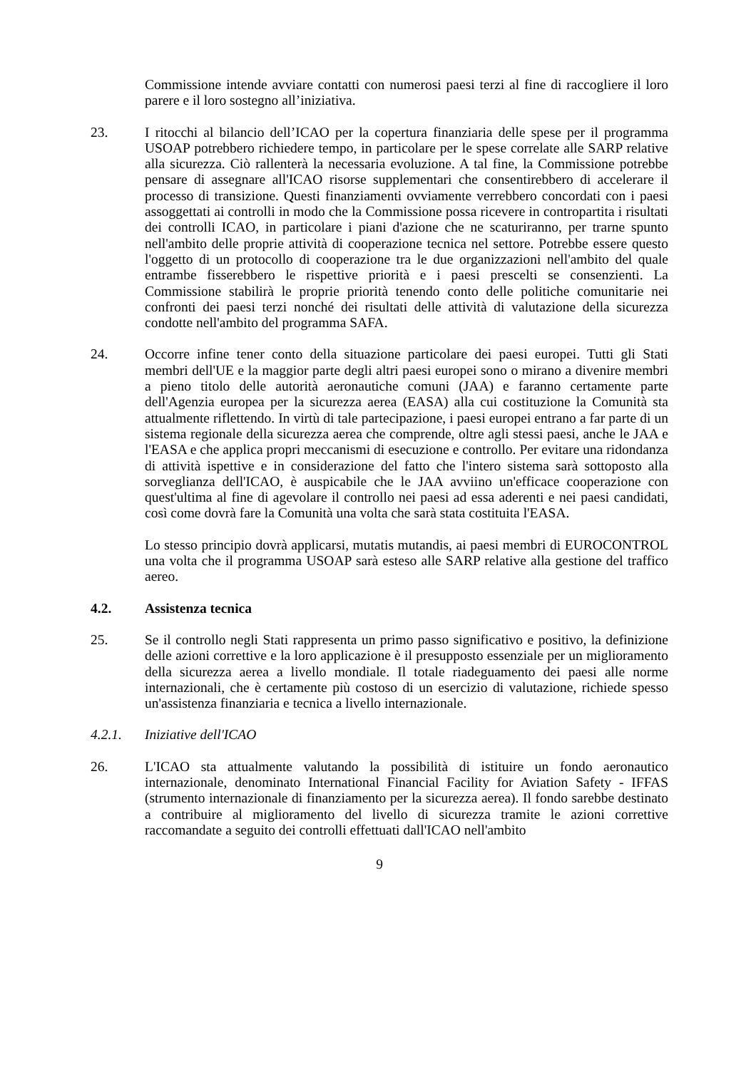Commissione intende avviare contatti con numerosi paesi terzi al fine di raccogliere il loro parere e il loro sostegno all’iniziativa.
23. I ritocchi al bilancio dell’ICAO per la copertura finanziaria delle spese per il programma USOAP potrebbero richiedere tempo, in particolare per le spese correlate alle SARP relative alla sicurezza. Ciò rallenterà la necessaria evoluzione. A tal fine, la Commissione potrebbe pensare di assegnare all'ICAO risorse supplementari che consentirebbero di accelerare il processo di transizione. Questi finanziamenti ovviamente verrebbero concordati con i paesi assoggettati ai controlli in modo che la Commissione possa ricevere in contropartita i risultati dei controlli ICAO, in particolare i piani d'azione che ne scaturiranno, per trarne spunto nell'ambito delle proprie attività di cooperazione tecnica nel settore. Potrebbe essere questo l'oggetto di un protocollo di cooperazione tra le due organizzazioni nell'ambito del quale entrambe fisserebbero le rispettive priorità e i paesi prescelti se consenzienti. La Commissione stabilirà le proprie priorità tenendo conto delle politiche comunitarie nei confronti dei paesi terzi nonché dei risultati delle attività di valutazione della sicurezza condotte nell'ambito del programma SAFA.
24. Occorre infine tener conto della situazione particolare dei paesi europei. Tutti gli Stati membri dell'UE e la maggior parte degli altri paesi europei sono o mirano a divenire membri a pieno titolo delle autorità aeronautiche comuni (JAA) e faranno certamente parte dell'Agenzia europea per la sicurezza aerea (EASA) alla cui costituzione la Comunità sta attualmente riflettendo. In virtù di tale partecipazione, i paesi europei entrano a far parte di un sistema regionale della sicurezza aerea che comprende, oltre agli stessi paesi, anche le JAA e l'EASA e che applica propri meccanismi di esecuzione e controllo. Per evitare una ridondanza di attività ispettive e in considerazione del fatto che l'intero sistema sarà sottoposto alla sorveglianza dell'ICAO, è auspicabile che le JAA avviino un'efficace cooperazione con quest'ultima al fine di agevolare il controllo nei paesi ad essa aderenti e nei paesi candidati, così come dovrà fare la Comunità una volta che sarà stata costituita l'EASA.
Lo stesso principio dovrà applicarsi, mutatis mutandis, ai paesi membri di EUROCONTROL una volta che il programma USOAP sarà esteso alle SARP relative alla gestione del traffico aereo.
4.2. Assistenza tecnica
25. Se il controllo negli Stati rappresenta un primo passo significativo e positivo, la definizione delle azioni correttive e la loro applicazione è il presupposto essenziale per un miglioramento della sicurezza aerea a livello mondiale. Il totale riadeguamento dei paesi alle norme internazionali, che è certamente più costoso di un esercizio di valutazione, richiede spesso un'assistenza finanziaria e tecnica a livello internazionale.
4.2.1. Iniziative dell'ICAO
26. L'ICAO sta attualmente valutando la possibilità di istituire un fondo aeronautico internazionale, denominato International Financial Facility for Aviation Safety - IFFAS (strumento internazionale di finanziamento per la sicurezza aerea). Il fondo sarebbe destinato a contribuire al miglioramento del livello di sicurezza tramite le azioni correttive raccomandate a seguito dei controlli effettuati dall'ICAO nell'ambito
9